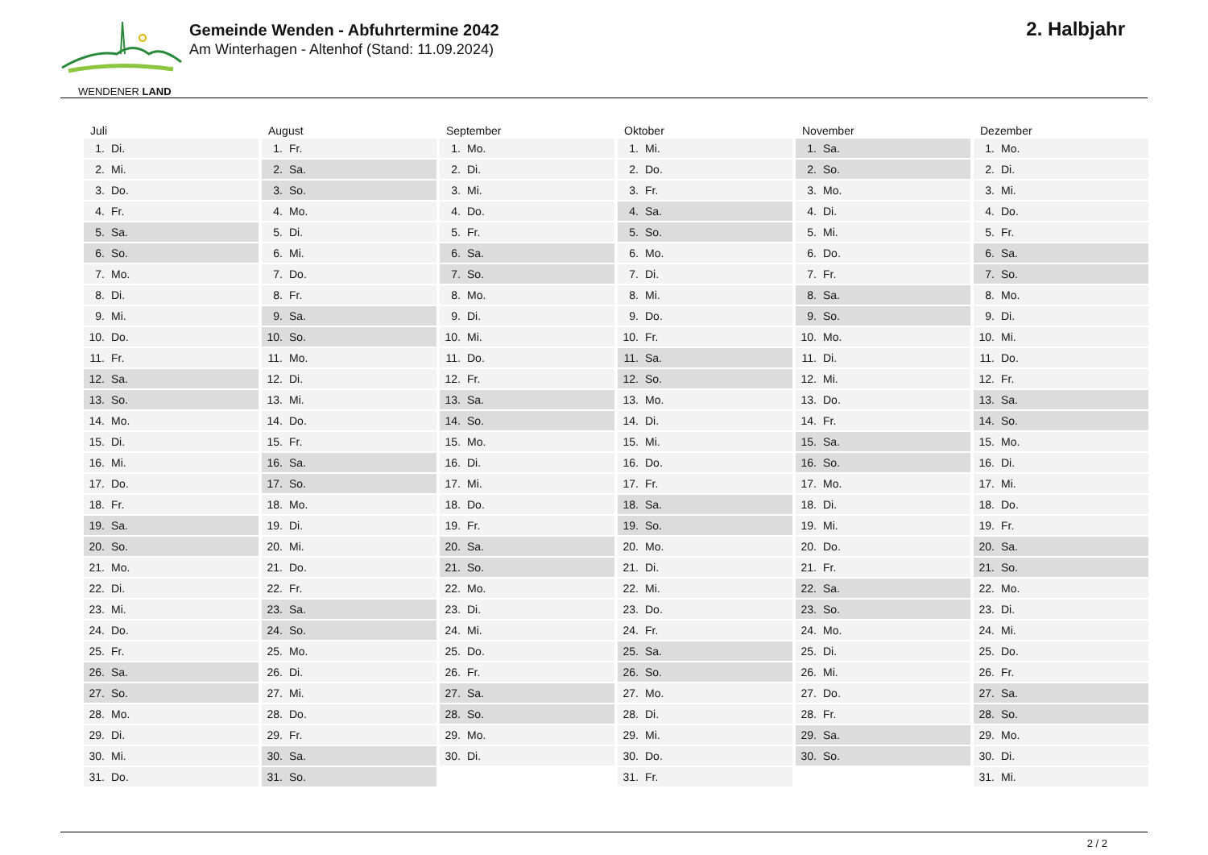WENDENER LAND
Gemeinde Wenden - Abfuhrtermine 2042
Am Winterhagen - Altenhof (Stand: 11.09.2024)
2. Halbjahr
| Juli | August | September | Oktober | November | Dezember |
| --- | --- | --- | --- | --- | --- |
| 1. Di. | 1. Fr. | 1. Mo. | 1. Mi. | 1. Sa. | 1. Mo. |
| 2. Mi. | 2. Sa. | 2. Di. | 2. Do. | 2. So. | 2. Di. |
| 3. Do. | 3. So. | 3. Mi. | 3. Fr. | 3. Mo. | 3. Mi. |
| 4. Fr. | 4. Mo. | 4. Do. | 4. Sa. | 4. Di. | 4. Do. |
| 5. Sa. | 5. Di. | 5. Fr. | 5. So. | 5. Mi. | 5. Fr. |
| 6. So. | 6. Mi. | 6. Sa. | 6. Mo. | 6. Do. | 6. Sa. |
| 7. Mo. | 7. Do. | 7. So. | 7. Di. | 7. Fr. | 7. So. |
| 8. Di. | 8. Fr. | 8. Mo. | 8. Mi. | 8. Sa. | 8. Mo. |
| 9. Mi. | 9. Sa. | 9. Di. | 9. Do. | 9. So. | 9. Di. |
| 10. Do. | 10. So. | 10. Mi. | 10. Fr. | 10. Mo. | 10. Mi. |
| 11. Fr. | 11. Mo. | 11. Do. | 11. Sa. | 11. Di. | 11. Do. |
| 12. Sa. | 12. Di. | 12. Fr. | 12. So. | 12. Mi. | 12. Fr. |
| 13. So. | 13. Mi. | 13. Sa. | 13. Mo. | 13. Do. | 13. Sa. |
| 14. Mo. | 14. Do. | 14. So. | 14. Di. | 14. Fr. | 14. So. |
| 15. Di. | 15. Fr. | 15. Mo. | 15. Mi. | 15. Sa. | 15. Mo. |
| 16. Mi. | 16. Sa. | 16. Di. | 16. Do. | 16. So. | 16. Di. |
| 17. Do. | 17. So. | 17. Mi. | 17. Fr. | 17. Mo. | 17. Mi. |
| 18. Fr. | 18. Mo. | 18. Do. | 18. Sa. | 18. Di. | 18. Do. |
| 19. Sa. | 19. Di. | 19. Fr. | 19. So. | 19. Mi. | 19. Fr. |
| 20. So. | 20. Mi. | 20. Sa. | 20. Mo. | 20. Do. | 20. Sa. |
| 21. Mo. | 21. Do. | 21. So. | 21. Di. | 21. Fr. | 21. So. |
| 22. Di. | 22. Fr. | 22. Mo. | 22. Mi. | 22. Sa. | 22. Mo. |
| 23. Mi. | 23. Sa. | 23. Di. | 23. Do. | 23. So. | 23. Di. |
| 24. Do. | 24. So. | 24. Mi. | 24. Fr. | 24. Mo. | 24. Mi. |
| 25. Fr. | 25. Mo. | 25. Do. | 25. Sa. | 25. Di. | 25. Do. |
| 26. Sa. | 26. Di. | 26. Fr. | 26. So. | 26. Mi. | 26. Fr. |
| 27. So. | 27. Mi. | 27. Sa. | 27. Mo. | 27. Do. | 27. Sa. |
| 28. Mo. | 28. Do. | 28. So. | 28. Di. | 28. Fr. | 28. So. |
| 29. Di. | 29. Fr. | 29. Mo. | 29. Mi. | 29. Sa. | 29. Mo. |
| 30. Mi. | 30. Sa. | 30. Di. | 30. Do. | 30. So. | 30. Di. |
| 31. Do. | 31. So. | | 31. Fr. | | 31. Mi. |
2 / 2